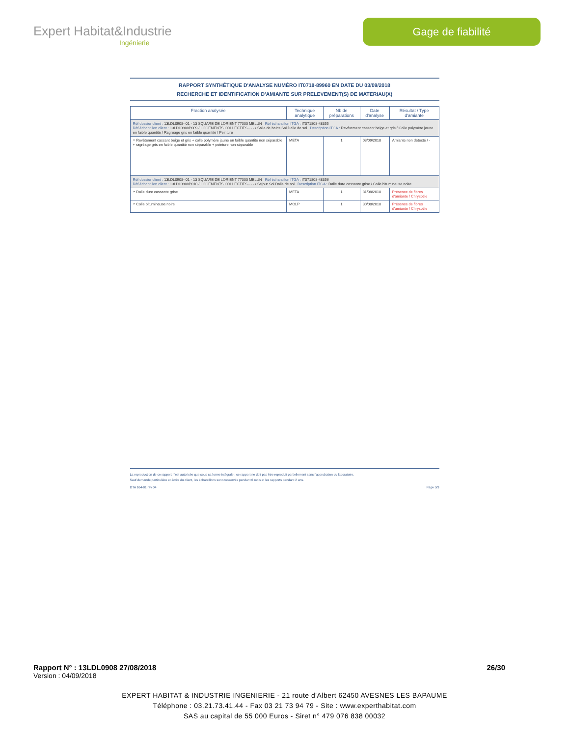Expert Habitat&Industrie
Ingénierie
Gage de fiabilité
RAPPORT SYNTHÉTIQUE D'ANALYSE NUMÉRO IT0718-89960 EN DATE DU 03/09/2018
RECHERCHE ET IDENTIFICATION D'AMIANTE SUR PRELEVEMENT(S) DE MATERIAU(X)
| Fraction analysée | Technique analytique | Nb de préparations | Date d'analyse | Résultat / Type d'amiante |
| --- | --- | --- | --- | --- |
| Réf dossier client : 13LDL0908--01 - 13 SQUARE DE LORIENT 77000 MELUN Réf échantillon ITGA : IT071808-48355 Réf échantillon client : 13LDL0908P009 / LOGEMENTS COLLECTIFS - - - / Salle de bains Sol Dalle de sol Description ITGA : Revêtement cassant beige et gris / Colle polymère jaune en faible quantité / Ragréage gris en faible quantité / Peinture | | | | |
| ‣ Revêtement cassant beige et gris + colle polymère jaune en faible quantité non séparable + ragréage gris en faible quantité non séparable + peinture non séparable | META | 1 | 03/09/2018 | Amiante non détecté / - |
| Réf dossier client : 13LDL0908--01 - 13 SQUARE DE LORIENT 77000 MELUN Réf échantillon ITGA : IT071808-48356 Réf échantillon client : 13LDL0908P010 / LOGEMENTS COLLECTIFS - - - / Séjour Sol Dalle de sol Description ITGA : Dalle dure cassante grise / Colle bitumineuse noire | | | | |
| ‣ Dalle dure cassante grise | META | 1 | 31/08/2018 | Présence de fibres d'amiante / Chrysotile |
| ‣ Colle bitumineuse noire | MOLP | 1 | 30/08/2018 | Présence de fibres d'amiante / Chrysotile |
La reproduction de ce rapport n'est autorisée que sous sa forme intégrale ; ce rapport ne doit pas être reproduit partiellement sans l'approbation du laboratoire.
Sauf demande particulière et écrite du client, les échantillons sont conservés pendant 6 mois et les rapports pendant 2 ans.
DTA 164-01 rev 04 Page 3/3
Rapport N° : 13LDL0908 27/08/2018 26/30
Version : 04/09/2018
EXPERT HABITAT & INDUSTRIE INGENIERIE - 21 route d'Albert 62450 AVESNES LES BAPAUME
Téléphone : 03.21.73.41.44 - Fax 03 21 73 94 79 - Site : www.experthabitat.com
SAS au capital de 55 000 Euros - Siret n° 479 076 838 00032